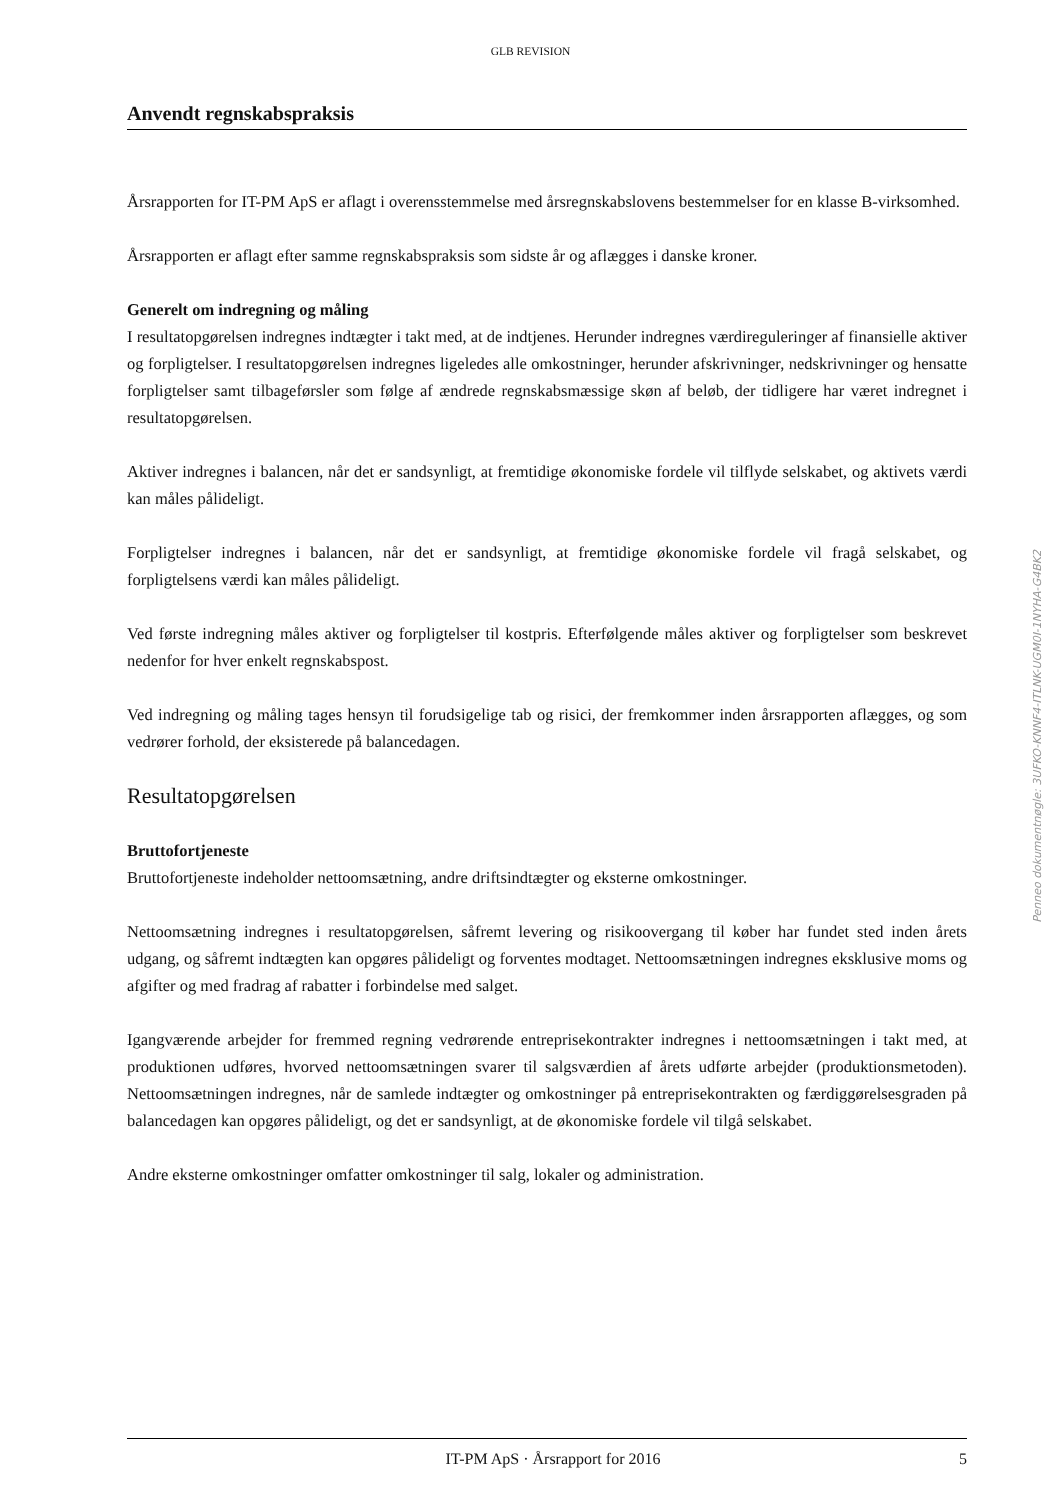GLB REVISION
Anvendt regnskabspraksis
Årsrapporten for IT-PM ApS er aflagt i overensstemmelse med årsregnskabslovens bestemmelser for en klasse B-virksomhed.
Årsrapporten er aflagt efter samme regnskabspraksis som sidste år og aflægges i danske kroner.
Generelt om indregning og måling
I resultatopgørelsen indregnes indtægter i takt med, at de indtjenes. Herunder indregnes værdireguleringer af finansielle aktiver og forpligtelser. I resultatopgørelsen indregnes ligeledes alle omkostninger, herunder afskrivninger, nedskrivninger og hensatte forpligtelser samt tilbageførsler som følge af ændrede regnskabsmæssige skøn af beløb, der tidligere har været indregnet i resultatopgørelsen.
Aktiver indregnes i balancen, når det er sandsynligt, at fremtidige økonomiske fordele vil tilflyde selskabet, og aktivets værdi kan måles pålideligt.
Forpligtelser indregnes i balancen, når det er sandsynligt, at fremtidige økonomiske fordele vil fragå selskabet, og forpligtelsens værdi kan måles pålideligt.
Ved første indregning måles aktiver og forpligtelser til kostpris. Efterfølgende måles aktiver og forpligtelser som beskrevet nedenfor for hver enkelt regnskabspost.
Ved indregning og måling tages hensyn til forudsigelige tab og risici, der fremkommer inden årsrapporten aflægges, og som vedrører forhold, der eksisterede på balancedagen.
Resultatopgørelsen
Bruttofortjeneste
Bruttofortjeneste indeholder nettoomsætning, andre driftsindtægter og eksterne omkostninger.
Nettoomsætning indregnes i resultatopgørelsen, såfremt levering og risikoovergang til køber har fundet sted inden årets udgang, og såfremt indtægten kan opgøres pålideligt og forventes modtaget. Nettoomsætningen indregnes eksklusive moms og afgifter og med fradrag af rabatter i forbindelse med salget.
Igangværende arbejder for fremmed regning vedrørende entreprisekontrakter indregnes i nettoomsætningen i takt med, at produktionen udføres, hvorved nettoomsætningen svarer til salgsværdien af årets udførte arbejder (produktionsmetoden). Nettoomsætningen indregnes, når de samlede indtægter og omkostninger på entreprisekontrakten og færdiggørelsesgraden på balancedagen kan opgøres pålideligt, og det er sandsynligt, at de økonomiske fordele vil tilgå selskabet.
Andre eksterne omkostninger omfatter omkostninger til salg, lokaler og administration.
Penneo dokumentnøgle: 3UFKO-KNNF4-ITLNK-UGM0I-1NYHA-G4BK2
IT-PM ApS · Årsrapport for 2016 5